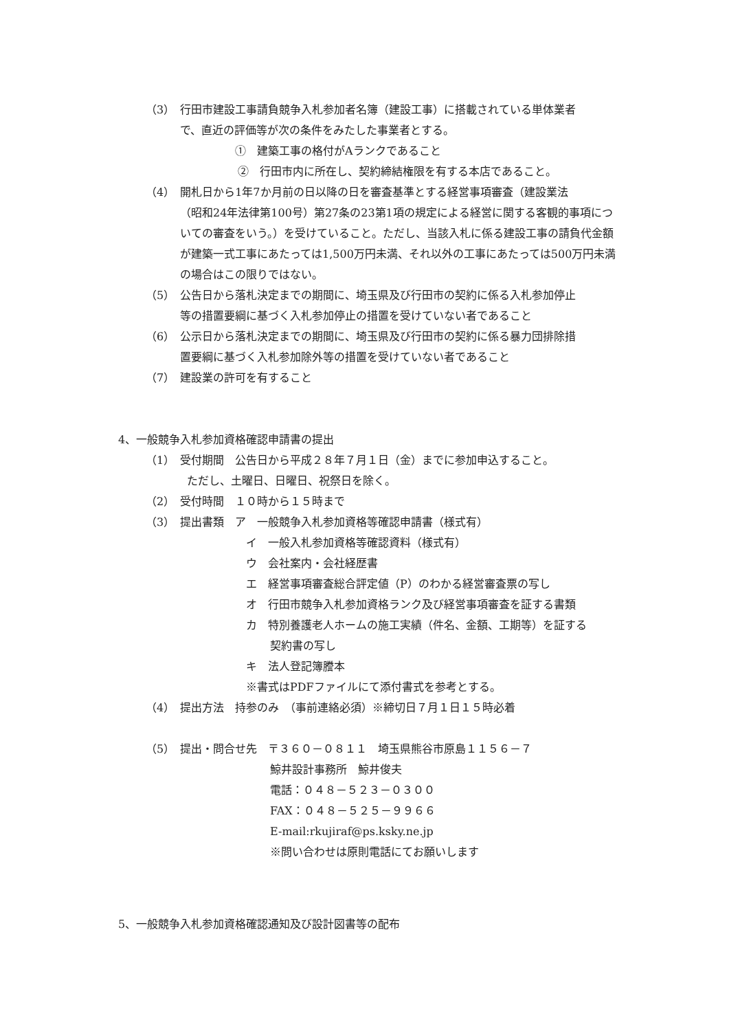（3）　行田市建設工事請負競争入札参加者名簿（建設工事）に搭載されている単体業者
で、直近の評価等が次の条件をみたした事業者とする。
①　建築工事の格付がAランクであること
②　行田市内に所在し、契約締結権限を有する本店であること。
（4）　開札日から1年7か月前の日以降の日を審査基準とする経営事項審査（建設業法
（昭和24年法律第100号）第27条の23第1項の規定による経営に関する客観的事項についての審査をいう。）を受けていること。ただし、当該入札に係る建設工事の請負代金額が建築一式工事にあたっては1,500万円未満、それ以外の工事にあたっては500万円未満の場合はこの限りではない。
（5）　公告日から落札決定までの期間に、埼玉県及び行田市の契約に係る入札参加停止
等の措置要綱に基づく入札参加停止の措置を受けていない者であること
（6）　公示日から落札決定までの期間に、埼玉県及び行田市の契約に係る暴力団排除措
置要綱に基づく入札参加除外等の措置を受けていない者であること
（7）　建設業の許可を有すること
4、一般競争入札参加資格確認申請書の提出
（1）　受付期間　公告日から平成２８年７月１日（金）までに参加申込すること。
ただし、土曜日、日曜日、祝祭日を除く。
（2）　受付時間　１０時から１５時まで
（3）　提出書類　ア　一般競争入札参加資格等確認申請書（様式有）
イ　一般入札参加資格等確認資料（様式有）
ウ　会社案内・会社経歴書
エ　経営事項審査総合評定値（P）のわかる経営審査票の写し
オ　行田市競争入札参加資格ランク及び経営事項審査を証する書類
カ　特別養護老人ホームの施工実績（件名、金額、工期等）を証する
契約書の写し
キ　法人登記簿謄本
※書式はPDFファイルにて添付書式を参考とする。
（4）　提出方法　持参のみ　（事前連絡必須）※締切日７月１日１５時必着
（5）　提出・問合せ先　〒３６０－０８１１　埼玉県熊谷市原島１１５６－７
鯨井設計事務所　鯨井俊夫
電話：０４８－５２３－０３００
FAX：０４８－５２５－９９６６
E-mail:rkujiraf@ps.ksky.ne.jp
※問い合わせは原則電話にてお願いします
5、一般競争入札参加資格確認通知及び設計図書等の配布